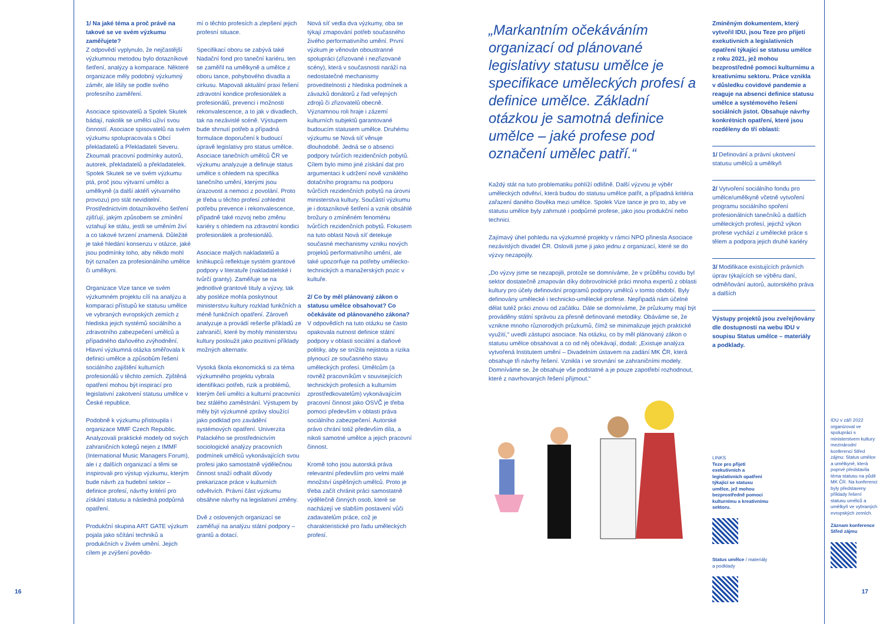1/ Na jaké téma a proč právě na takové se ve svém výzkumu zaměřujete?
Z odpovědí vyplynulo, že nejčastější výzkumnou metodou bylo dotazníkové šetření, analýzy a komparace. Některé organizace měly podobný výzkumný záměr, ale lišily se podle svého profesního zaměření.
Asociace spisovatelů a Spolek Skutek bádají, nakolik se umělci uživí svou činností. Asociace spisovatelů na svém výzkumu spolupracovala s Obcí překladatelů a Překladateli Severu. Zkoumali pracovní podmínky autorů, autorek, překladatelů a překladatelek. Spolek Skutek se ve svém výzkumu ptá, proč jsou výtvarní umělci a umělkyně (a další aktéři výtvarného provozu) pro stát neviditelní. Prostřednictvím dotazníkového šetření zjišťují, jakým způsobem se zmínění vztahují ke státu, jestli se uměním živí a co takové tvrzení znamená. Důležité je také hledání konsenzu v otázce, jaké jsou podmínky toho, aby někdo mohl být označen za profesionálního umělce či umělkyni.
Organizace Vize tance ve svém výzkumném projektu cílí na analýzu a komparaci přístupů ke statusu umělce ve vybraných evropských zemích z hlediska jejich systémů sociálního a zdravotního zabezpečení umělců a případného daňového zvýhodnění. Hlavní výzkumná otázka směřovala k definici umělce a způsobům řešení sociálního zajištění kulturních profesionálů v těchto zemích. Zjištěná opatření mohou být inspirací pro legislativní zakotvení statusu umělce v České republice.
Podobně k výzkumu přistoupila i organizace MMF Czech Republic. Analyzovali praktické modely od svých zahraničních kolegů nejen z IMMF (International Music Managers Forum), ale i z dalších organizací a těmi se inspirovali pro výstup výzkumu, kterým bude návrh za hudební sektor – definice profesí, návrhy kritérií pro získání statusu a následná podpůrná opatření.
Produkční skupina ART GATE výzkum pojala jako sčítání techniků a produkčních v živém umění. Jejich cílem je zvýšení povědo-
mí o těchto profesích a zlepšení jejich profesní situace.
Specifikací oboru se zabývá také Nadační fond pro taneční kariéru, ten se zaměřil na umělkyně a umělce z oboru tance, pohybového divadla a cirkusu. Mapovali aktuální praxi řešení zdravotní kondice profesionálek a profesionálů, prevenci i možnosti rekonvalescence, a to jak v divadlech, tak na nezávislé scéně. Výstupem bude shrnutí potřeb a případná formulace doporučení k budoucí úpravě legislativy pro status umělce.
Asociace tanečních umělců ČR ve výzkumu analyzuje a definuje status umělce s ohledem na specifika tanečního umění, kterými jsou úrazovost a nemoci z povolání. Proto je třeba u těchto profesí zohlednit potřebu prevence i rekonvalescence, případně také rozvoj nebo změnu kariéry s ohledem na zdravotní kondici profesionálek a profesionálů.
Asociace malých nakladatelů a knihkupců reflektuje systém grantové podpory v literatuře (nakladatelské i tvůrčí granty). Zaměřuje se na jednotlivé grantové tituly a výzvy, tak aby posléze mohla poskytnout ministerstvu kultury rozklad funkčních a méně funkčních opatření. Zároveň analyzuje a provádí rešerše příkladů ze zahraničí, které by mohly ministerstvu kultury posloužit jako pozitivní příklady možných alternativ.
Vysoká škola ekonomická si za téma výzkumného projektu vybrala identifikaci potřeb, rizik a problémů, kterým čelí umělci a kulturní pracovníci bez stálého zaměstnání. Výstupem by měly být výzkumné zprávy sloužící jako podklad pro zavádění systémových opatření. Univerzita Palackého se prostřednictvím sociologické analýzy pracovních podmínek umělců vykonávajících svou profesi jako samostatně výdělečnou činnost snaží odhalit důvody prekarizace práce v kulturních odvětvích. Právní část výzkumu obsáhne návrhy na legislativní změny.
Dvě z oslovených organizací se zaměřují na analýzu státní podpory – grantů a dotací.
Nová síť vedla dva výzkumy, oba se týkají zmapování potřeb současného živého performativního umění. První výzkum je věnován oboustranné spolupráci (zřizované i nezřizované scény), která v současnosti naráží na nedostatečné mechanismy proveditelnosti z hlediska podmínek a závazků donátorů z řad veřejných zdrojů či zřizovatelů obecně. Významnou roli hraje i zázemí kulturních subjektů garantované budoucím statusem umělce. Druhému výzkumu se Nová síť věnuje dlouhodobě. Jedná se o absenci podpory tvůrčích rezidenčních pobytů. Cílem bylo mimo jiné získání dat pro argumentaci k udržení nově vzniklého dotačního programu na podporu tvůrčích rezidenčních pobytů na úrovni ministerstva kultury. Součástí výzkumu je i dotazníkové šetření a vznik obsáhlé brožury o zmíněném fenoménu tvůrčích rezidenčních pobytů. Fokusem na tuto oblast Nová síť detekuje současné mechanismy vzniku nových projektů performativního umění, ale také upozorňuje na potřeby umělecko-technických a manažerských pozic v kultuře.
2/ Co by měl plánovaný zákon o statusu umělce obsahovat? Co očekáváte od plánovaného zákona?
V odpovědích na tuto otázku se často opakovala nutnost definice státní podpory v oblasti sociální a daňové politiky, aby se snížila nejistota a rizika plynoucí ze současného stavu uměleckých profesí. Umělcům (a rovněž pracovníkům v souvisejících technických profesích a kulturním zprostředkovatelům) vykonávajícím pracovní činnost jako OSVČ je třeba pomoci především v oblasti práva sociálního zabezpečení. Autorské právo chrání totiž především díla, a nikoli samotné umělce a jejich pracovní činnost.
Kromě toho jsou autorská práva relevantní především pro velmi malé množství úspěšných umělců. Proto je třeba začít chránit práci samostatně výdělečně činných osob, které se nacházejí ve slabším postavení vůči zadavatelům práce, což je charakteristické pro řadu uměleckých profesí.
16
„Markantním očekáváním organizací od plánované legislativy statusu umělce je specifikace uměleckých profesí a definice umělce. Základní otázkou je samotná definice umělce – jaké profese pod označení umělec patří.“
Každý stát na tuto problematiku pohlíží odlišně. Další výzvou je výběr uměleckých odvětví, která budou do statusu umělce patřit, a případná kritéria zařazení daného člověka mezi umělce. Spolek Vize tance je pro to, aby ve statusu umělce byly zahrnuté i podpůrné profese, jako jsou produkční nebo technici.
Zajímavý úhel pohledu na výzkumné projekty v rámci NPO přinesla Asociace nezávislých divadel ČR. Oslovili jsme ji jako jednu z organizací, které se do výzvy nezapojily.
„Do výzvy jsme se nezapojili, protože se domníváme, že v průběhu covidu byl sektor dostatečně zmapován díky dobrovolnické práci mnoha expertů z oblasti kultury pro účely definování programů podpory umělců v tomto období. Byly definovány umělecké i technicko-umělecké profese. Nepřipadá nám účelné dělat tutéž práci znovu od začátku. Dále se domníváme, že průzkumy mají být prováděny státní správou za přesně definované metodiky. Obáváme se, že vznikne mnoho různorodých průzkumů, čímž se minimalizuje jejich praktické využití,“ uvedli zástupci asociace. Na otázku, co by měl plánovaný zákon o statusu umělce obsahovat a co od něj očekávají, dodali: „Existuje analýza vytvořená Institutem umění – Divadelním ústavem na zadání MK ČR, která obsahuje tři návrhy řešení. Vznikla i ve srovnání se zahraničními modely. Domníváme se, že obsahuje vše podstatné a je pouze zapotřebí rozhodnout, které z navrhovaných řešení přijmout.“
Zmíněným dokumentem, který vytvořil IDU, jsou Teze pro přijetí exekutivních a legislativních opatření týkající se statusu umělce z roku 2021, jež mohou bezprostředně pomoci kulturnímu a kreativnímu sektoru. Práce vznikla v důsledku covidové pandemie a reaguje na absenci definice statusu umělce a systémového řešení sociálních jistot. Obsahuje návrhy konkrétních opatření, které jsou rozděleny do tří oblastí:
1/ Definování a právní ukotvení statusu umělců a umělkyň
2/ Vytvoření sociálního fondu pro umělce/umělkyně včetně vytvoření programu sociálního spoření profesionálních tanečníků a dalších uměleckých profesí, jejichž výkon profese vychází z umělecké práce s tělem a podpora jejich druhé kariéry
3/ Modifikace existujících právních úprav týkajících se výběru daní, odměňování autorů, autorského práva a dalších
Výstupy projektů jsou zveřejňovány dle dostupnosti na webu IDU v soupisu Status umělce – materiály a podklady.
LINKS
Teze pro přijetí exekutivních a legislativních opatření týkající se statusu umělce, jež mohou bezprostředně pomoci kulturnímu a kreativnímu sektoru.
Status umělce / materiály a podklady
IDU v září 2022 organizoval ve spolupráci s ministerstvem kultury mezinárodní konferenci Střed zájmu: Status umělce a umělkyně, která poprvé představila téma statusu na půdě MK ČR. Na konferenci byly představeny příklady řešení statusu umělců a umělkyň ve vybraných evropských zemích.
Záznam konference Střed zájmu
17